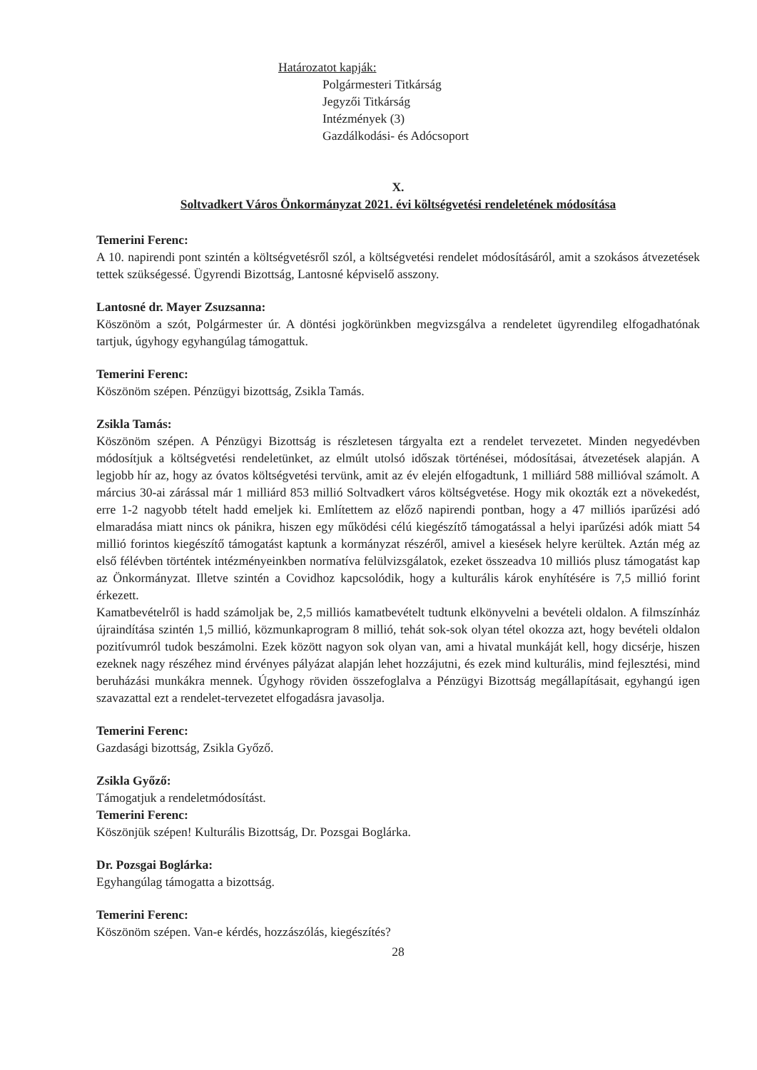Határozatot kapják:
Polgármesteri Titkárság
Jegyzői Titkárság
Intézmények (3)
Gazdálkodási- és Adócsoport
X.
Soltvadkert Város Önkormányzat 2021. évi költségvetési rendeletének módosítása
Temerini Ferenc:
A 10. napirendi pont szintén a költségvetésről szól, a költségvetési rendelet módosításáról, amit a szokásos átvezetések tettek szükségessé. Ügyrendi Bizottság, Lantosné képviselő asszony.
Lantosné dr. Mayer Zsuzsanna:
Köszönöm a szót, Polgármester úr. A döntési jogkörünkben megvizsgálva a rendeletet ügyrendileg elfogadhatónak tartjuk, úgyhogy egyhangúlag támogattuk.
Temerini Ferenc:
Köszönöm szépen. Pénzügyi bizottság, Zsikla Tamás.
Zsikla Tamás:
Köszönöm szépen. A Pénzügyi Bizottság is részletesen tárgyalta ezt a rendelet tervezetet. Minden negyedévben módosítjuk a költségvetési rendeletünket, az elmúlt utolsó időszak történései, módosításai, átvezetések alapján. A legjobb hír az, hogy az óvatos költségvetési tervünk, amit az év elején elfogadtunk, 1 milliárd 588 millióval számolt. A március 30-ai zárással már 1 milliárd 853 millió Soltvadkert város költségvetése. Hogy mik okozták ezt a növekedést, erre 1-2 nagyobb tételt hadd emeljek ki. Említettem az előző napirendi pontban, hogy a 47 milliós iparűzési adó elmaradása miatt nincs ok pánikra, hiszen egy működési célú kiegészítő támogatással a helyi iparűzési adók miatt 54 millió forintos kiegészítő támogatást kaptunk a kormányzat részéről, amivel a kiesések helyre kerültek. Aztán még az első félévben történtek intézményeinkben normatíva felülvizsgálatok, ezeket összeadva 10 milliós plusz támogatást kap az Önkormányzat. Illetve szintén a Covidhoz kapcsolódik, hogy a kulturális károk enyhítésére is 7,5 millió forint érkezett.
Kamatbevételről is hadd számoljak be, 2,5 milliós kamatbevételt tudtunk elkönyvelni a bevételi oldalon. A filmszínház újraindítása szintén 1,5 millió, közmunkaprogram 8 millió, tehát sok-sok olyan tétel okozza azt, hogy bevételi oldalon pozitívumról tudok beszámolni. Ezek között nagyon sok olyan van, ami a hivatal munkáját kell, hogy dicsérje, hiszen ezeknek nagy részéhez mind érvényes pályázat alapján lehet hozzájutni, és ezek mind kulturális, mind fejlesztési, mind beruházási munkákra mennek. Úgyhogy röviden összefoglalva a Pénzügyi Bizottság megállapításait, egyhangú igen szavazattal ezt a rendelet-tervezetet elfogadásra javasolja.
Temerini Ferenc:
Gazdasági bizottság, Zsikla Győző.
Zsikla Győző:
Támogatjuk a rendeletmódosítást.
Temerini Ferenc:
Köszönjük szépen! Kulturális Bizottság, Dr. Pozsgai Boglárka.
Dr. Pozsgai Boglárka:
Egyhangúlag támogatta a bizottság.
Temerini Ferenc:
Köszönöm szépen. Van-e kérdés, hozzászólás, kiegészítés?
28